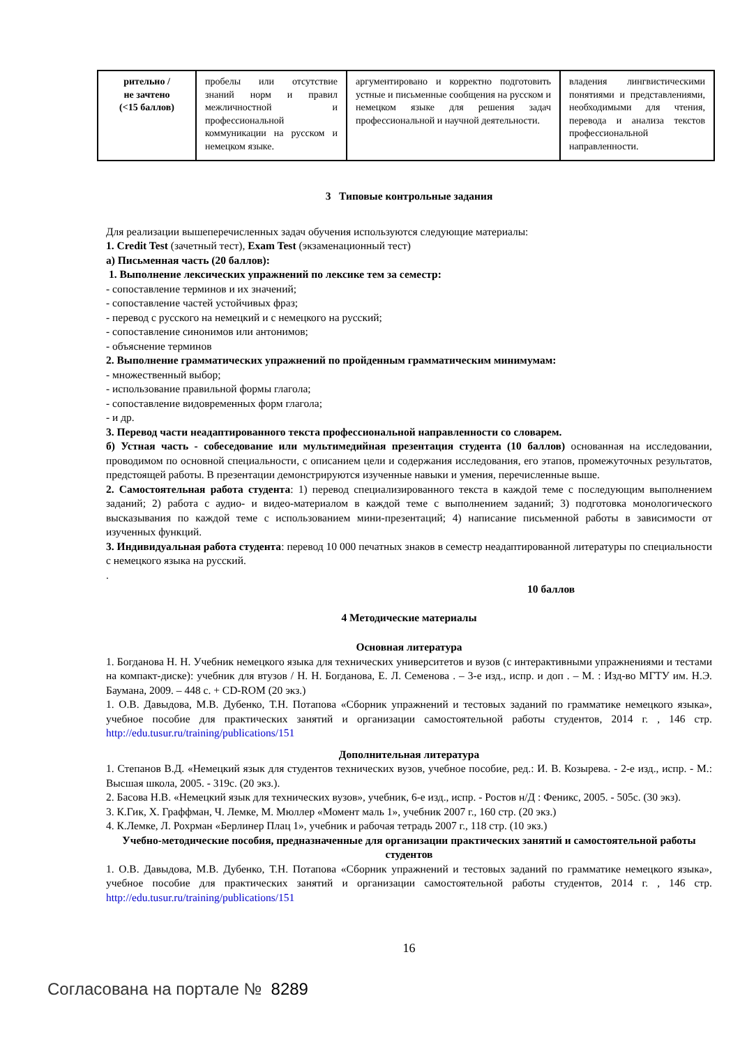| рительно / не зачтено (<15 баллов) | пробелы или отсутствие знаний норм и правил межличностной и профессиональной коммуникации на русском и немецком языке. | аргументировано и корректно подготовить устные и письменные сообщения на русском и немецком языке для решения задач профессиональной и научной деятельности. | владения лингвистическими понятиями и представлениями, необходимыми для чтения, перевода и анализа текстов профессиональной направленности. |
3 Типовые контрольные задания
Для реализации вышеперечисленных задач обучения используются следующие материалы:
1. Credit Test (зачетный тест), Exam Test (экзаменационный тест)
а) Письменная часть (20 баллов):
1. Выполнение лексических упражнений по лексике тем за семестр:
- сопоставление терминов и их значений;
- сопоставление частей устойчивых фраз;
- перевод с русского на немецкий и с немецкого на русский;
- сопоставление синонимов или антонимов;
- объяснение терминов
2. Выполнение грамматических упражнений по пройденным грамматическим минимумам:
- множественный выбор;
- использование правильной формы глагола;
- сопоставление видовременных форм глагола;
- и др.
3. Перевод части неадаптированного текста профессиональной направленности со словарем.
б) Устная часть - собеседование или мультимедийная презентация студента (10 баллов) основанная на исследовании, проводимом по основной специальности, с описанием цели и содержания исследования, его этапов, промежуточных результатов, предстоящей работы. В презентации демонстрируются изученные навыки и умения, перечисленные выше.
2. Самостоятельная работа студента: 1) перевод специализированного текста в каждой теме с последующим выполнением заданий; 2) работа с аудио- и видео-материалом в каждой теме с выполнением заданий; 3) подготовка монологического высказывания по каждой теме с использованием мини-презентаций; 4) написание письменной работы в зависимости от изученных функций.
3. Индивидуальная работа студента: перевод 10 000 печатных знаков в семестр неадаптированной литературы по специальности с немецкого языка на русский.
.
10 баллов
4 Методические материалы
Основная литература
1. Богданова Н. Н. Учебник немецкого языка для технических университетов и вузов (с интерактивными упражнениями и тестами на компакт-диске): учебник для втузов / Н. Н. Богданова, Е. Л. Семенова . – 3-е изд., испр. и доп . – М. : Изд-во МГТУ им. Н.Э. Баумана, 2009. – 448 с. + CD-ROM (20 экз.)
1. О.В. Давыдова, М.В. Дубенко, Т.Н. Потапова «Сборник упражнений и тестовых заданий по грамматике немецкого языка», учебное пособие для практических занятий и организации самостоятельной работы студентов, 2014 г. , 146 стр. http://edu.tusur.ru/training/publications/151
Дополнительная литература
1. Степанов В.Д. «Немецкий язык для студентов технических вузов, учебное пособие, ред.: И. В. Козырева. - 2-е изд., испр. - М.: Высшая школа, 2005. - 319с. (20 экз.).
2. Басова Н.В. «Немецкий язык для технических вузов», учебник, 6-е изд., испр. - Ростов н/Д : Феникс, 2005. - 505с. (30 экз).
3. К.Гик, Х. Граффман, Ч. Лемке, М. Мюллер «Момент маль 1», учебник 2007 г., 160 стр. (20 экз.)
4. К.Лемке, Л. Рохрман «Берлинер Плац 1», учебник и рабочая тетрадь 2007 г., 118 стр. (10 экз.)
Учебно-методические пособия, предназначенные для организации практических занятий и самостоятельной работы студентов
1. О.В. Давыдова, М.В. Дубенко, Т.Н. Потапова «Сборник упражнений и тестовых заданий по грамматике немецкого языка», учебное пособие для практических занятий и организации самостоятельной работы студентов, 2014 г. , 146 стр. http://edu.tusur.ru/training/publications/151
16
Согласована на портале № 8289